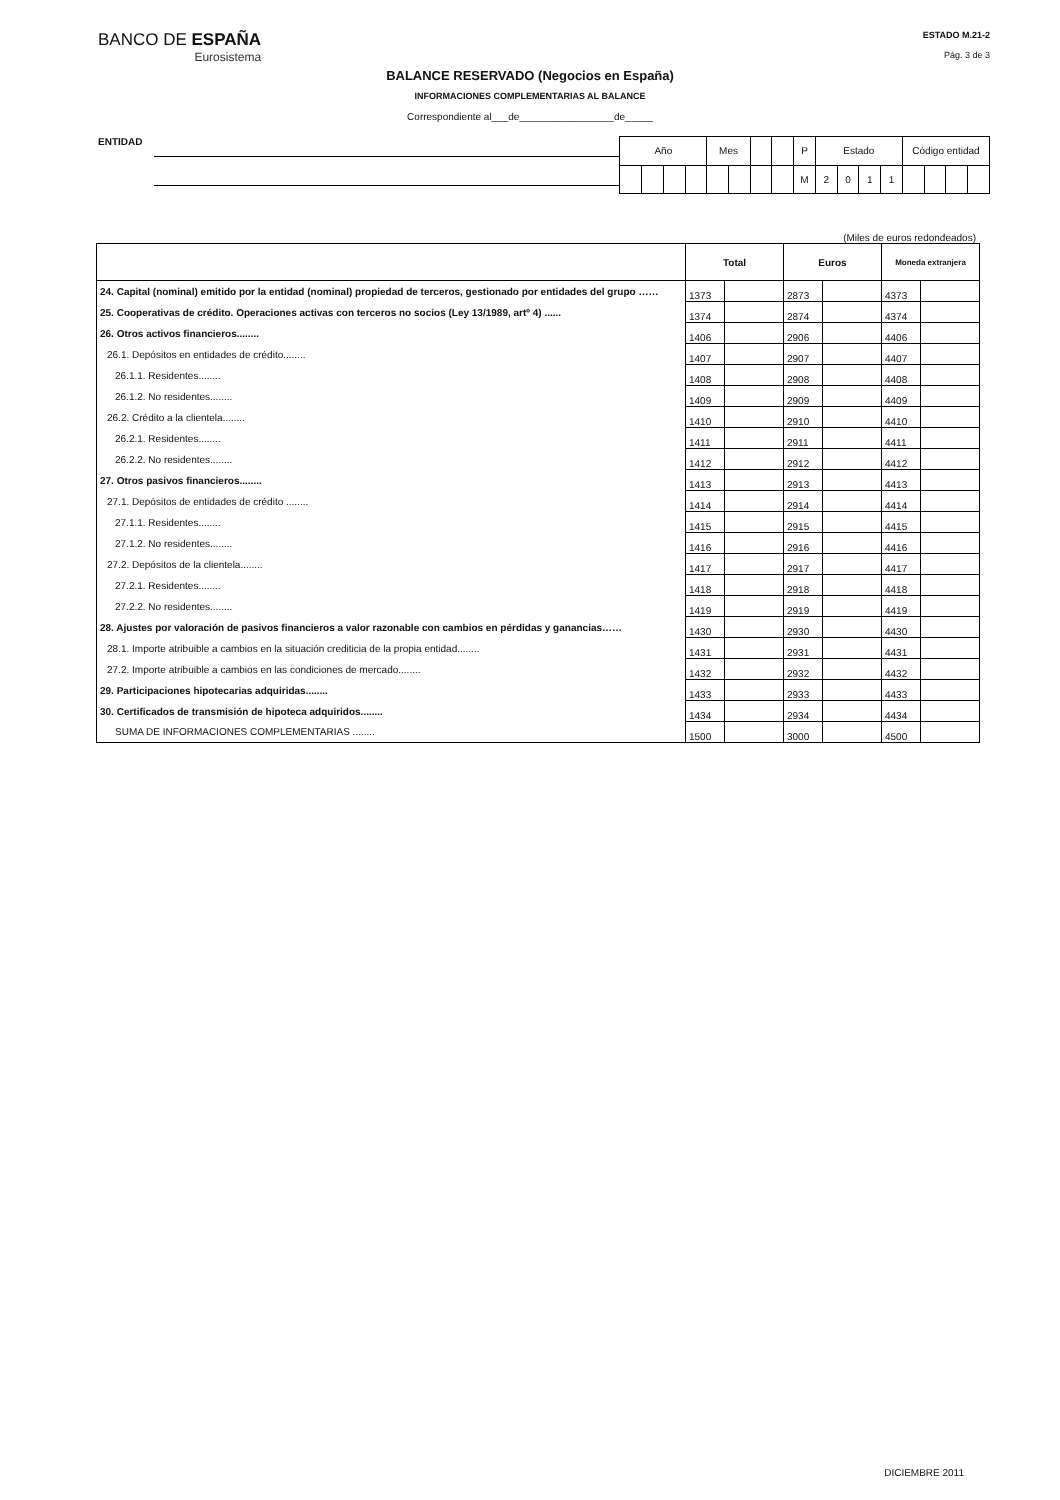BANCO DE ESPAÑA
Eurosistema
ESTADO M.21-2
Pág. 3 de 3
BALANCE RESERVADO (Negocios en España)
INFORMACIONES COMPLEMENTARIAS AL BALANCE
Correspondiente al___de_________________de_____
ENTIDAD
| Año | | | | Mes | | | | P | Estado | | | | Código entidad | | | |
| | | | | | | | | M | 2 | 0 | 1 | 1 | | | | |
(Miles de euros redondeados)
| | Total | | Euros | | Moneda extranjera | |
| --- | --- | --- | --- | --- | --- | --- |
| 24. Capital (nominal) emitido por la entidad (nominal) propiedad de terceros, gestionado por entidades del grupo …… | 1373 | | 2873 | | 4373 | |
| 25. Cooperativas de crédito. Operaciones activas con terceros no socios (Ley 13/1989, artº 4) ...... | 1374 | | 2874 | | 4374 | |
| 26. Otros activos financieros........ | 1406 | | 2906 | | 4406 | |
| 26.1. Depósitos en entidades de crédito........ | 1407 | | 2907 | | 4407 | |
| 26.1.1. Residentes........ | 1408 | | 2908 | | 4408 | |
| 26.1.2. No residentes........ | 1409 | | 2909 | | 4409 | |
| 26.2. Crédito a la clientela........ | 1410 | | 2910 | | 4410 | |
| 26.2.1. Residentes........ | 1411 | | 2911 | | 4411 | |
| 26.2.2. No residentes........ | 1412 | | 2912 | | 4412 | |
| 27. Otros pasivos financieros........ | 1413 | | 2913 | | 4413 | |
| 27.1. Depósitos de entidades de crédito ........ | 1414 | | 2914 | | 4414 | |
| 27.1.1. Residentes........ | 1415 | | 2915 | | 4415 | |
| 27.1.2. No residentes........ | 1416 | | 2916 | | 4416 | |
| 27.2. Depósitos de la clientela........ | 1417 | | 2917 | | 4417 | |
| 27.2.1. Residentes........ | 1418 | | 2918 | | 4418 | |
| 27.2.2. No residentes........ | 1419 | | 2919 | | 4419 | |
| 28. Ajustes por valoración de pasivos financieros a valor razonable con cambios en pérdidas y ganancias…… | 1430 | | 2930 | | 4430 | |
| 28.1. Importe atribuible a cambios en la situación crediticia de la propia entidad........ | 1431 | | 2931 | | 4431 | |
| 27.2. Importe atribuible a cambios en las condiciones de mercado........ | 1432 | | 2932 | | 4432 | |
| 29. Participaciones hipotecarias adquiridas........ | 1433 | | 2933 | | 4433 | |
| 30. Certificados de transmisión de hipoteca adquiridos........ | 1434 | | 2934 | | 4434 | |
| SUMA DE INFORMACIONES COMPLEMENTARIAS ........ | 1500 | | 3000 | | 4500 | |
DICIEMBRE 2011